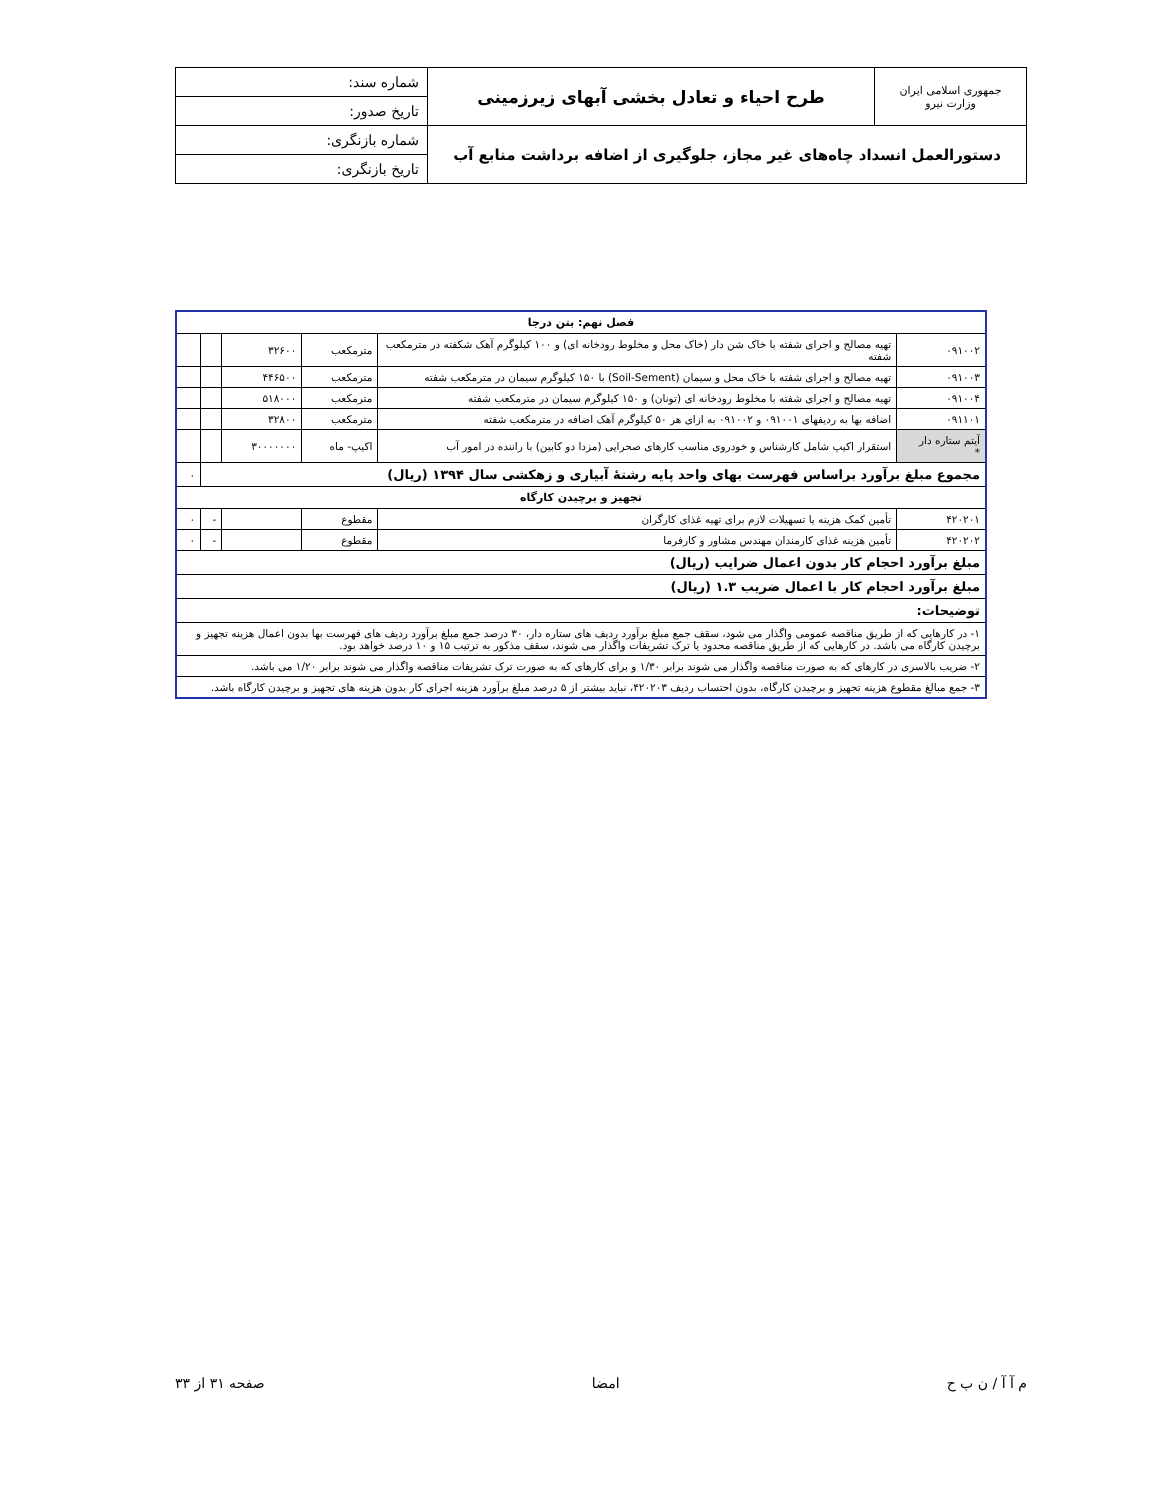| جمهوری اسلامی ایران وزارت نیرو | طرح احیاء و تعادل بخشی آبهای زیرزمینی | شماره سند: |
| | | تاریخ صدور: |
| دستورالعمل انسداد چاه‌های غیر مجاز، جلوگیری از اضافه برداشت منابع آب | | شماره بازنگری: |
| | | تاریخ بازنگری: |
| فصل نهم: بتن درجا | | | | | |
| --- | --- | --- | --- | --- | --- |
| ۰۹۱۰۰۲ | تهیه مصالح و اجرای شفته با خاک شن دار (خاک محل و مخلوط رودخانه ای) و ۱۰۰ کیلوگرم آهک شکفته در مترمکعب شفته | مترمکعب | ۳۲۶۰۰ | | |
| ۰۹۱۰۰۳ | تهیه مصالح و اجرای شفته با خاک محل و سیمان (Soil-Sement) با ۱۵۰ کیلوگرم سیمان در مترمکعب شفته | مترمکعب | ۴۴۶۵۰۰ | | |
| ۰۹۱۰۰۴ | تهیه مصالح و اجرای شفته با مخلوط رودخانه ای (تونان) و ۱۵۰ کیلوگرم سیمان در مترمکعب شفته | مترمکعب | ۵۱۸۰۰۰ | | |
| ۰۹۱۱۰۱ | اضافه بها به ردیفهای ۰۹۱۰۰۱ و ۰۹۱۰۰۲ به ازای هر ۵۰ کیلوگرم آهک اضافه در مترمکعب شفته | مترمکعب | ۳۲۸۰۰ | | |
| آیتم ستاره دار * | استقرار اکیپ شامل کارشناس و خودروی مناسب کارهای صحرایی (مزدا دو کابین) با راننده در امور آب | اکیپ- ماه | ۳۰۰۰۰۰۰۰ | | |
| مجموع مبلغ برآورد براساس فهرست بهای واحد پایه رشتهٔ آبیاری و زهکشی سال ۱۳۹۴ (ریال) | | | | | ۰ |
| تجهیز و برچیدن کارگاه | | | | | |
| ۴۲۰۲۰۱ | تأمین کمک هزینه یا تسهیلات لازم برای تهیه غذای کارگران | مقطوع | | - | ۰ |
| ۴۲۰۲۰۲ | تأمین هزینه غذای کارمندان مهندس مشاور و کارفرما | مقطوع | | - | ۰ |
| مبلغ برآورد احجام کار بدون اعمال ضرایب (ریال) | | | | | |
| مبلغ برآورد احجام کار با اعمال ضریب ۱.۳ (ریال) | | | | | |
| توضیحات: | | | | | |
| ۱- در کارهایی که از طریق مناقصه عمومی واگذار می شود، سقف جمع مبلغ برآورد ردیف های ستاره دار، ۳۰ درصد جمع مبلغ برآورد ردیف های فهرست بها بدون اعمال هزینه تجهیز و برچیدن کارگاه می باشد. در کارهایی که از طریق مناقصه محدود یا ترک تشریفات واگذار می شوند، سقف مذکور به ترتیب ۱۵ و ۱۰ درصد خواهد بود. | | | | | |
| ۲- ضریب بالاسری در کارهای که به صورت مناقصه واگذار می شوند برابر ۱/۳۰ و برای کارهای که به صورت ترک تشریفات مناقصه واگذار می شوند برابر ۱/۲۰ می باشد. | | | | | |
| ۳- جمع مبالغ مقطوع هزینه تجهیز و برچیدن کارگاه، بدون احتساب ردیف ۴۲۰۲۰۳، نباید بیشتر از ۵ درصد مبلغ برآورد هزینه اجرای کار بدون هزینه های تجهیز و برچیدن کارگاه باشد. | | | | | |
م آ آ / ن ب ح امضا صفحه ۳۱ از ۳۳